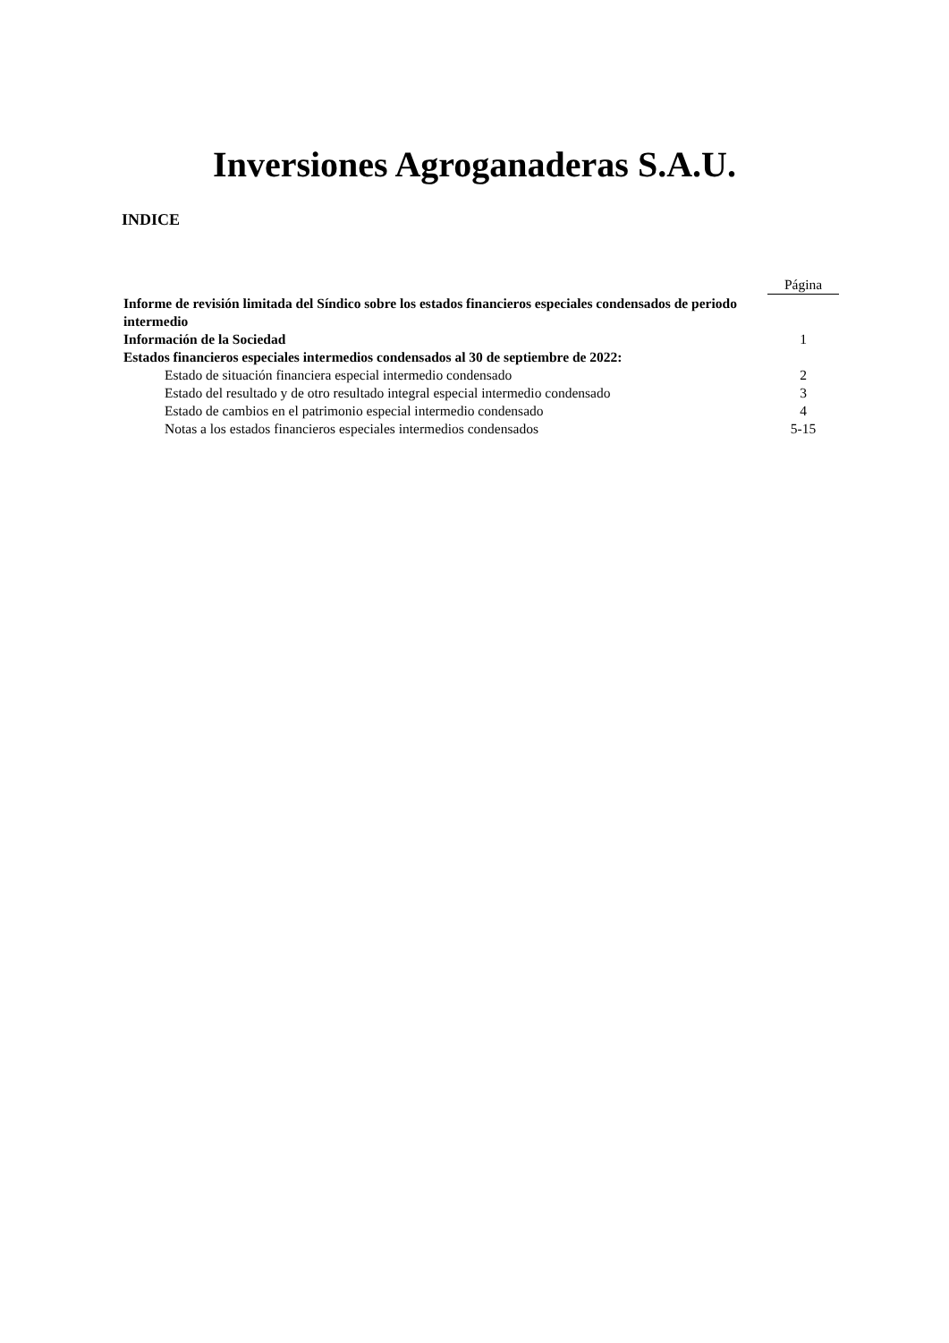Inversiones Agroganaderas S.A.U.
INDICE
| | Página |
| Informe de revisión limitada del Síndico sobre los estados financieros especiales condensados de periodo intermedio | |
| Información de la Sociedad | 1 |
| Estados financieros especiales intermedios condensados al 30 de septiembre de 2022: | |
| Estado de situación financiera especial intermedio condensado | 2 |
| Estado del resultado y de otro resultado integral especial intermedio condensado | 3 |
| Estado de cambios en el patrimonio especial intermedio condensado | 4 |
| Notas a los estados financieros especiales intermedios condensados | 5-15 |